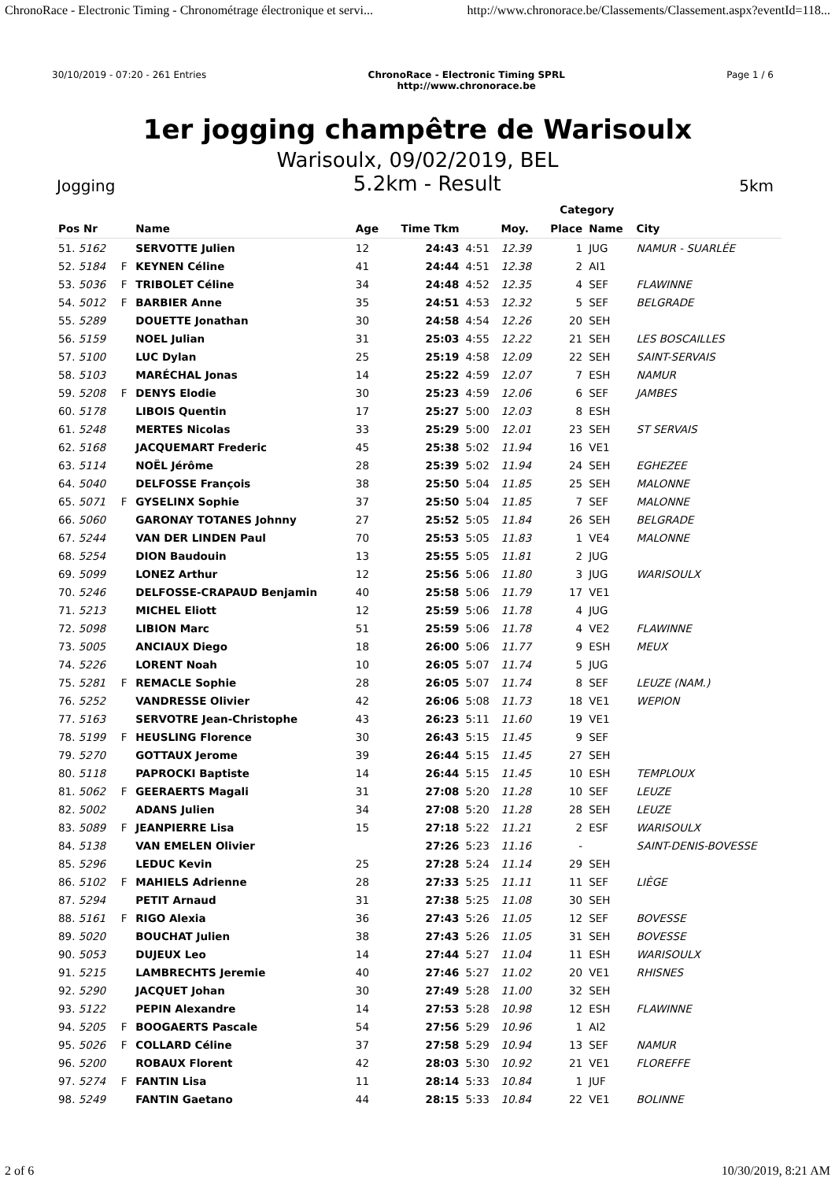ChronoRace - Electronic Timing - Chronométrage électronique et servi... http://www.chronorace.be/Classements/Classement.aspx?eventId=118...
30/10/2019 - 07:20 - 261 Entries ChronoRace - Electronic Timing SPRL
http://www.chronorace.be Page 1 / 6
1er jogging champêtre de Warisoulx
Warisoulx, 09/02/2019, BEL
Jogging 5.2km - Result 5km
| | | | | | | | Category | | |
| --- | --- | --- | --- | --- | --- | --- | --- | --- | --- |
| Pos Nr | | Name | Age | Time Tkm | | Moy. | Place | Name | City |
| 51. 5162 | | SERVOTTE Julien | 12 | 24:43 | 4:51 | 12.39 | 1 | JUG | NAMUR - SUARLÉE |
| 52. 5184 | F | KEYNEN Céline | 41 | 24:44 | 4:51 | 12.38 | 2 | AI1 | |
| 53. 5036 | F | TRIBOLET Céline | 34 | 24:48 | 4:52 | 12.35 | 4 | SEF | FLAWINNE |
| 54. 5012 | F | BARBIER Anne | 35 | 24:51 | 4:53 | 12.32 | 5 | SEF | BELGRADE |
| 55. 5289 | | DOUETTE Jonathan | 30 | 24:58 | 4:54 | 12.26 | 20 | SEH | |
| 56. 5159 | | NOEL Julian | 31 | 25:03 | 4:55 | 12.22 | 21 | SEH | LES BOSCAILLES |
| 57. 5100 | | LUC Dylan | 25 | 25:19 | 4:58 | 12.09 | 22 | SEH | SAINT-SERVAIS |
| 58. 5103 | | MARÉCHAL Jonas | 14 | 25:22 | 4:59 | 12.07 | 7 | ESH | NAMUR |
| 59. 5208 | F | DENYS Elodie | 30 | 25:23 | 4:59 | 12.06 | 6 | SEF | JAMBES |
| 60. 5178 | | LIBOIS Quentin | 17 | 25:27 | 5:00 | 12.03 | 8 | ESH | |
| 61. 5248 | | MERTES Nicolas | 33 | 25:29 | 5:00 | 12.01 | 23 | SEH | ST SERVAIS |
| 62. 5168 | | JACQUEMART Frederic | 45 | 25:38 | 5:02 | 11.94 | 16 | VE1 | |
| 63. 5114 | | NOËL Jérôme | 28 | 25:39 | 5:02 | 11.94 | 24 | SEH | EGHEZEE |
| 64. 5040 | | DELFOSSE François | 38 | 25:50 | 5:04 | 11.85 | 25 | SEH | MALONNE |
| 65. 5071 | F | GYSELINX Sophie | 37 | 25:50 | 5:04 | 11.85 | 7 | SEF | MALONNE |
| 66. 5060 | | GARONAY TOTANES Johnny | 27 | 25:52 | 5:05 | 11.84 | 26 | SEH | BELGRADE |
| 67. 5244 | | VAN DER LINDEN Paul | 70 | 25:53 | 5:05 | 11.83 | 1 | VE4 | MALONNE |
| 68. 5254 | | DION Baudouin | 13 | 25:55 | 5:05 | 11.81 | 2 | JUG | |
| 69. 5099 | | LONEZ Arthur | 12 | 25:56 | 5:06 | 11.80 | 3 | JUG | WARISOULX |
| 70. 5246 | | DELFOSSE-CRAPAUD Benjamin | 40 | 25:58 | 5:06 | 11.79 | 17 | VE1 | |
| 71. 5213 | | MICHEL Eliott | 12 | 25:59 | 5:06 | 11.78 | 4 | JUG | |
| 72. 5098 | | LIBION Marc | 51 | 25:59 | 5:06 | 11.78 | 4 | VE2 | FLAWINNE |
| 73. 5005 | | ANCIAUX Diego | 18 | 26:00 | 5:06 | 11.77 | 9 | ESH | MEUX |
| 74. 5226 | | LORENT Noah | 10 | 26:05 | 5:07 | 11.74 | 5 | JUG | |
| 75. 5281 | F | REMACLE Sophie | 28 | 26:05 | 5:07 | 11.74 | 8 | SEF | LEUZE (NAM.) |
| 76. 5252 | | VANDRESSE Olivier | 42 | 26:06 | 5:08 | 11.73 | 18 | VE1 | WEPION |
| 77. 5163 | | SERVOTRE Jean-Christophe | 43 | 26:23 | 5:11 | 11.60 | 19 | VE1 | |
| 78. 5199 | F | HEUSLING Florence | 30 | 26:43 | 5:15 | 11.45 | 9 | SEF | |
| 79. 5270 | | GOTTAUX Jerome | 39 | 26:44 | 5:15 | 11.45 | 27 | SEH | |
| 80. 5118 | | PAPROCKI Baptiste | 14 | 26:44 | 5:15 | 11.45 | 10 | ESH | TEMPLOUX |
| 81. 5062 | F | GEERAERTS Magali | 31 | 27:08 | 5:20 | 11.28 | 10 | SEF | LEUZE |
| 82. 5002 | | ADANS Julien | 34 | 27:08 | 5:20 | 11.28 | 28 | SEH | LEUZE |
| 83. 5089 | F | JEANPIERRE Lisa | 15 | 27:18 | 5:22 | 11.21 | 2 | ESF | WARISOULX |
| 84. 5138 | | VAN EMELEN Olivier | | 27:26 | 5:23 | 11.16 | - | | SAINT-DENIS-BOVESSE |
| 85. 5296 | | LEDUC Kevin | 25 | 27:28 | 5:24 | 11.14 | 29 | SEH | |
| 86. 5102 | F | MAHIELS Adrienne | 28 | 27:33 | 5:25 | 11.11 | 11 | SEF | LIÈGE |
| 87. 5294 | | PETIT Arnaud | 31 | 27:38 | 5:25 | 11.08 | 30 | SEH | |
| 88. 5161 | F | RIGO Alexia | 36 | 27:43 | 5:26 | 11.05 | 12 | SEF | BOVESSE |
| 89. 5020 | | BOUCHAT Julien | 38 | 27:43 | 5:26 | 11.05 | 31 | SEH | BOVESSE |
| 90. 5053 | | DUJEUX Leo | 14 | 27:44 | 5:27 | 11.04 | 11 | ESH | WARISOULX |
| 91. 5215 | | LAMBRECHTS Jeremie | 40 | 27:46 | 5:27 | 11.02 | 20 | VE1 | RHISNES |
| 92. 5290 | | JACQUET Johan | 30 | 27:49 | 5:28 | 11.00 | 32 | SEH | |
| 93. 5122 | | PEPIN Alexandre | 14 | 27:53 | 5:28 | 10.98 | 12 | ESH | FLAWINNE |
| 94. 5205 | F | BOOGAERTS Pascale | 54 | 27:56 | 5:29 | 10.96 | 1 | AI2 | |
| 95. 5026 | F | COLLARD Céline | 37 | 27:58 | 5:29 | 10.94 | 13 | SEF | NAMUR |
| 96. 5200 | | ROBAUX Florent | 42 | 28:03 | 5:30 | 10.92 | 21 | VE1 | FLOREFFE |
| 97. 5274 | F | FANTIN Lisa | 11 | 28:14 | 5:33 | 10.84 | 1 | JUF | |
| 98. 5249 | | FANTIN Gaetano | 44 | 28:15 | 5:33 | 10.84 | 22 | VE1 | BOLINNE |
2 of 6 10/30/2019, 8:21 AM